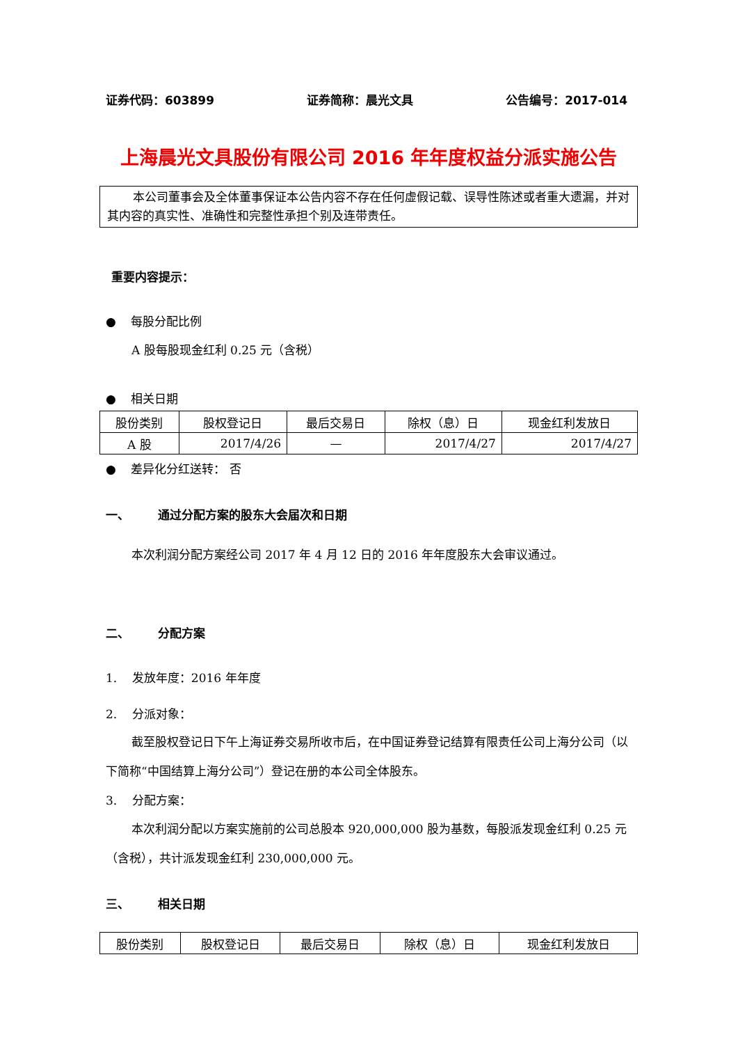证券代码：603899 证券简称：晨光文具 公告编号：2017-014
上海晨光文具股份有限公司 2016 年年度权益分派实施公告
本公司董事会及全体董事保证本公告内容不存在任何虚假记载、误导性陈述或者重大遗漏，并对其内容的真实性、准确性和完整性承担个别及连带责任。
重要内容提示：
● 每股分配比例
A 股每股现金红利 0.25 元（含税）
● 相关日期
| 股份类别 | 股权登记日 | 最后交易日 | 除权（息）日 | 现金红利发放日 |
| A 股 | 2017/4/26 | — | 2017/4/27 | 2017/4/27 |
● 差异化分红送转： 否
一、 通过分配方案的股东大会届次和日期
本次利润分配方案经公司 2017 年 4 月 12 日的 2016 年年度股东大会审议通过。
二、 分配方案
1. 发放年度：2016 年年度
2. 分派对象：
截至股权登记日下午上海证券交易所收市后，在中国证券登记结算有限责任公司上海分公司（以下简称“中国结算上海分公司”）登记在册的本公司全体股东。
3. 分配方案：
本次利润分配以方案实施前的公司总股本 920,000,000 股为基数，每股派发现金红利 0.25 元（含税），共计派发现金红利 230,000,000 元。
三、 相关日期
| 股份类别 | 股权登记日 | 最后交易日 | 除权（息）日 | 现金红利发放日 |